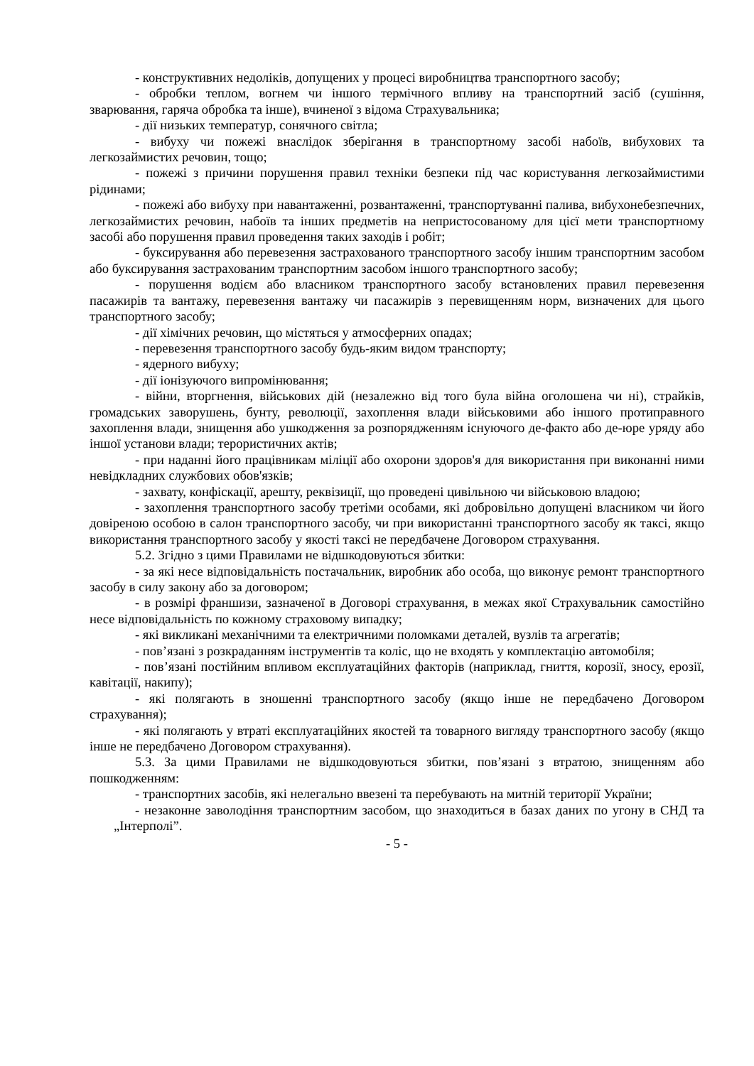- конструктивних недоліків, допущених у процесі виробництва транспортного засобу;
- обробки теплом, вогнем чи іншого термічного впливу на транспортний засіб (сушіння, зварювання, гаряча обробка та інше), вчиненої з відома Страхувальника;
- дії низьких температур, сонячного світла;
- вибуху чи пожежі внаслідок зберігання в транспортному засобі набоїв, вибухових та легкозаймистих речовин, тощо;
- пожежі з причини порушення правил техніки безпеки під час користування легкозаймистими рідинами;
- пожежі або вибуху при навантаженні, розвантаженні, транспортуванні палива, вибухонебезпечних, легкозаймистих речовин, набоїв та інших предметів на непристосованому для цієї мети транспортному засобі або порушення правил проведення таких заходів і робіт;
- буксирування або перевезення застрахованого транспортного засобу іншим транспортним засобом або буксирування застрахованим транспортним засобом іншого транспортного засобу;
- порушення водієм або власником транспортного засобу встановлених правил перевезення пасажирів та вантажу, перевезення вантажу чи пасажирів з перевищенням норм, визначених для цього транспортного засобу;
- дії хімічних речовин, що містяться у атмосферних опадах;
- перевезення транспортного засобу будь-яким видом транспорту;
- ядерного вибуху;
- дії іонізуючого випромінювання;
- війни, вторгнення, військових дій (незалежно від того була війна оголошена чи ні), страйків, громадських заворушень, бунту, революції, захоплення влади військовими або іншого протиправного захоплення влади, знищення або ушкодження за розпорядженням існуючого де-факто або де-юре уряду або іншої установи влади; терористичних актів;
- при наданні його працівникам міліції або охорони здоров'я для використання при виконанні ними невідкладних службових обов'язків;
- захвату, конфіскації, арешту, реквізиції, що проведені цивільною чи військовою владою;
- захоплення транспортного засобу третіми особами, які добровільно допущені власником чи його довіреною особою в салон транспортного засобу, чи при використанні транспортного засобу як таксі, якщо використання транспортного засобу у якості таксі не передбачене Договором страхування.
5.2. Згідно з цими Правилами не відшкодовуються збитки:
- за які несе відповідальність постачальник, виробник або особа, що виконує ремонт транспортного засобу в силу закону або за договором;
- в розмірі франшизи, зазначеної в Договорі страхування, в межах якої Страхувальник самостійно несе відповідальність по кожному страховому випадку;
- які викликані механічними та електричними поломками деталей, вузлів та агрегатів;
- пов’язані з розкраданням інструментів та коліс, що не входять у комплектацію автомобіля;
- пов’язані постійним впливом експлуатаційних факторів (наприклад, гниття, корозії, зносу, ерозії, кавітації, накипу);
- які полягають в зношенні транспортного засобу (якщо інше не передбачено Договором страхування);
- які полягають у втраті експлуатаційних якостей та товарного вигляду транспортного засобу (якщо інше не передбачено Договором страхування).
5.3. За цими Правилами не відшкодовуються збитки, пов’язані з втратою, знищенням або пошкодженням:
- транспортних засобів, які нелегально ввезені та перебувають на митній території України;
- незаконне заволодіння транспортним засобом, що знаходиться в базах даних по угону в СНД та „Інтерполі”.
- 5 -